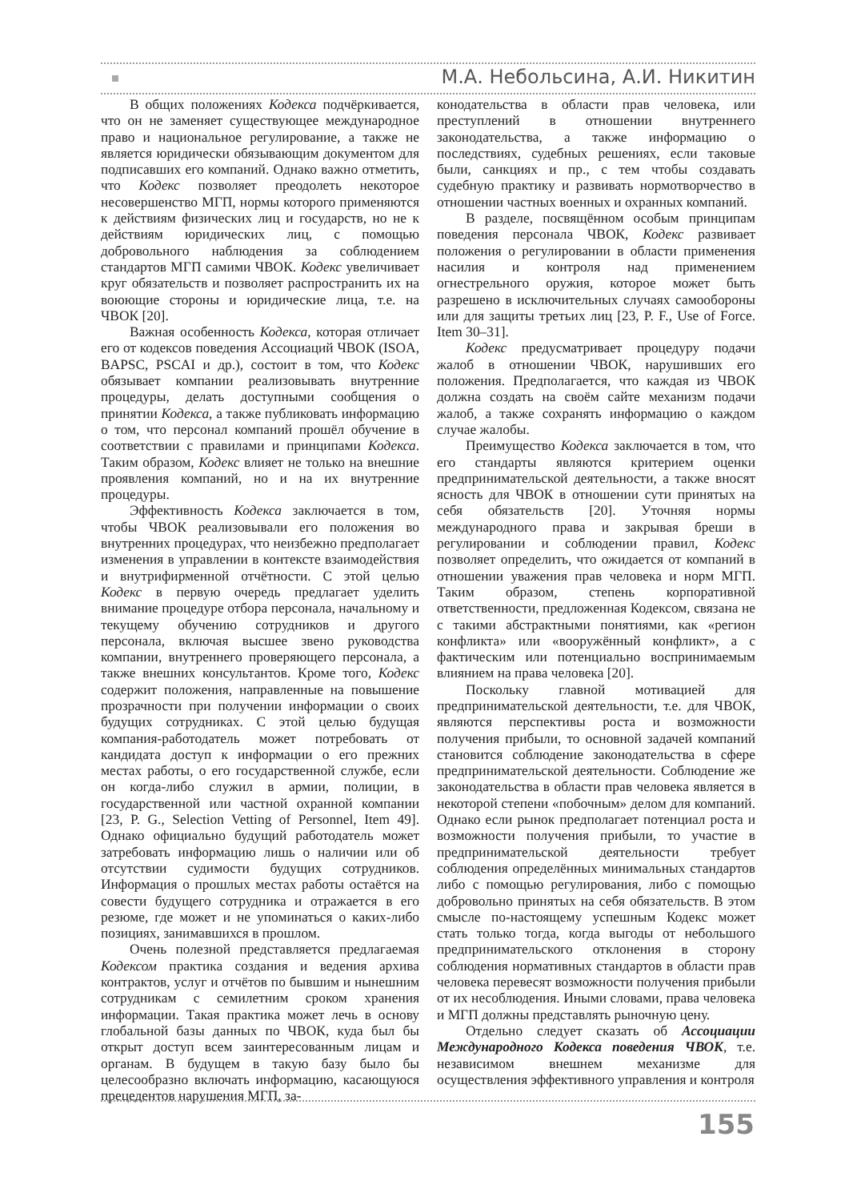М.А. Небольсина, А.И. Никитин
В общих положениях Кодекса подчёркивается, что он не заменяет существующее международное право и национальное регулирование, а также не является юридически обязывающим документом для подписавших его компаний. Однако важно отметить, что Кодекс позволяет преодолеть некоторое несовершенство МГП, нормы которого применяются к действиям физических лиц и государств, но не к действиям юридических лиц, с помощью добровольного наблюдения за соблюдением стандартов МГП самими ЧВОК. Кодекс увеличивает круг обязательств и позволяет распространить их на воюющие стороны и юридические лица, т.е. на ЧВОК [20].
Важная особенность Кодекса, которая отличает его от кодексов поведения Ассоциаций ЧВОК (ISOA, BAPSC, PSCAI и др.), состоит в том, что Кодекс обязывает компании реализовывать внутренние процедуры, делать доступными сообщения о принятии Кодекса, а также публиковать информацию о том, что персонал компаний прошёл обучение в соответствии с правилами и принципами Кодекса. Таким образом, Кодекс влияет не только на внешние проявления компаний, но и на их внутренние процедуры.
Эффективность Кодекса заключается в том, чтобы ЧВОК реализовывали его положения во внутренних процедурах, что неизбежно предполагает изменения в управлении в контексте взаимодействия и внутрифирменной отчётности. С этой целью Кодекс в первую очередь предлагает уделить внимание процедуре отбора персонала, начальному и текущему обучению сотрудников и другого персонала, включая высшее звено руководства компании, внутреннего проверяющего персонала, а также внешних консультантов. Кроме того, Кодекс содержит положения, направленные на повышение прозрачности при получении информации о своих будущих сотрудниках. С этой целью будущая компания-работодатель может потребовать от кандидата доступ к информации о его прежних местах работы, о его государственной службе, если он когда-либо служил в армии, полиции, в государственной или частной охранной компании [23, P. G., Selection Vetting of Personnel, Item 49]. Однако официально будущий работодатель может затребовать информацию лишь о наличии или об отсутствии судимости будущих сотрудников. Информация о прошлых местах работы остаётся на совести будущего сотрудника и отражается в его резюме, где может и не упоминаться о каких-либо позициях, занимавшихся в прошлом.
Очень полезной представляется предлагаемая Кодексом практика создания и ведения архива контрактов, услуг и отчётов по бывшим и нынешним сотрудникам с семилетним сроком хранения информации. Такая практика может лечь в основу глобальной базы данных по ЧВОК, куда был бы открыт доступ всем заинтересованным лицам и органам. В будущем в такую базу было бы целесообразно включать информацию, касающуюся прецедентов нарушения МГП, за-
конодательства в области прав человека, или преступлений в отношении внутреннего законодательства, а также информацию о последствиях, судебных решениях, если таковые были, санкциях и пр., с тем чтобы создавать судебную практику и развивать нормотворчество в отношении частных военных и охранных компаний.
В разделе, посвящённом особым принципам поведения персонала ЧВОК, Кодекс развивает положения о регулировании в области применения насилия и контроля над применением огнестрельного оружия, которое может быть разрешено в исключительных случаях самообороны или для защиты третьих лиц [23, P. F., Use of Force. Item 30–31].
Кодекс предусматривает процедуру подачи жалоб в отношении ЧВОК, нарушивших его положения. Предполагается, что каждая из ЧВОК должна создать на своём сайте механизм подачи жалоб, а также сохранять информацию о каждом случае жалобы.
Преимущество Кодекса заключается в том, что его стандарты являются критерием оценки предпринимательской деятельности, а также вносят ясность для ЧВОК в отношении сути принятых на себя обязательств [20]. Уточняя нормы международного права и закрывая бреши в регулировании и соблюдении правил, Кодекс позволяет определить, что ожидается от компаний в отношении уважения прав человека и норм МГП. Таким образом, степень корпоративной ответственности, предложенная Кодексом, связана не с такими абстрактными понятиями, как «регион конфликта» или «вооружённый конфликт», а с фактическим или потенциально воспринимаемым влиянием на права человека [20].
Поскольку главной мотивацией для предпринимательской деятельности, т.е. для ЧВОК, являются перспективы роста и возможности получения прибыли, то основной задачей компаний становится соблюдение законодательства в сфере предпринимательской деятельности. Соблюдение же законодательства в области прав человека является в некоторой степени «побочным» делом для компаний. Однако если рынок предполагает потенциал роста и возможности получения прибыли, то участие в предпринимательской деятельности требует соблюдения определённых минимальных стандартов либо с помощью регулирования, либо с помощью добровольно принятых на себя обязательств. В этом смысле по-настоящему успешным Кодекс может стать только тогда, когда выгоды от небольшого предпринимательского отклонения в сторону соблюдения нормативных стандартов в области прав человека перевесят возможности получения прибыли от их несоблюдения. Иными словами, права человека и МГП должны представлять рыночную цену.
Отдельно следует сказать об Ассоциации Международного Кодекса поведения ЧВОК, т.е. независимом внешнем механизме для осуществления эффективного управления и контроля
155